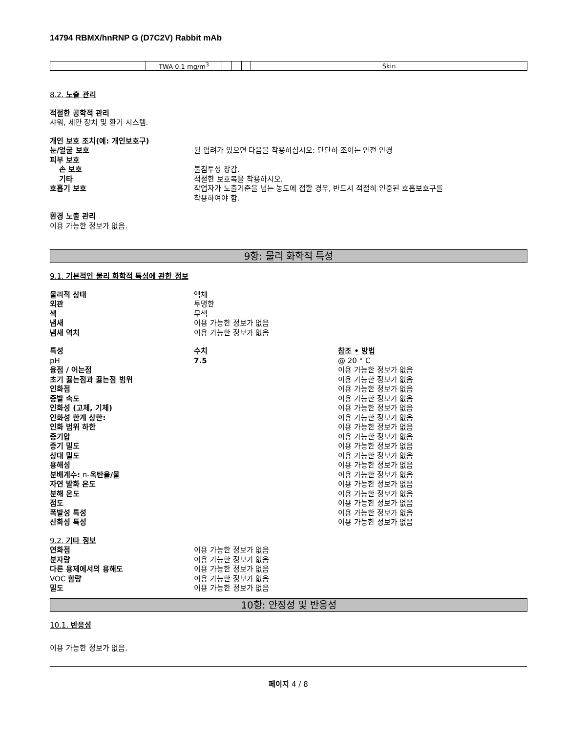14794 RBMX/hnRNP G (D7C2V) Rabbit mAb
| | TWA 0.1 mg/m<sup>3</sup> | | | | Skin |
8.2. 노출 관리
적절한 공학적 관리
샤워, 세안 장치 및 환기 시스템.
개인 보호 조치(예: 개인보호구)
눈/얼굴 보호 튈 염려가 있으면 다음을 착용하십시오: 단단히 조이는 안전 안경
피부 보호
손 보호 불침투성 장갑.
기타 적절한 보호복을 착용하시오.
호흡기 보호 작업자가 노출기준을 넘는 농도에 접할 경우, 반드시 적절히 인증된 호흡보호구를
착용하여야 함.
환경 노출 관리
이용 가능한 정보가 없음.
9항: 물리 화학적 특성
9.1. 기본적인 물리 화학적 특성에 관한 정보
물리적 상태 액체
외관 투명한
색 무색
냄새 이용 가능한 정보가 없음
냄새 역치 이용 가능한 정보가 없음
특성 수치 참조 • 방법
pH 7.5 @ 20 ° C
융점 / 어는점 이용 가능한 정보가 없음
초기 끓는점과 끓는점 범위 이용 가능한 정보가 없음
인화점 이용 가능한 정보가 없음
증발 속도 이용 가능한 정보가 없음
인화성 (고체, 기체) 이용 가능한 정보가 없음
인화성 한계 상한: 이용 가능한 정보가 없음
인화 범위 하한 이용 가능한 정보가 없음
증기압 이용 가능한 정보가 없음
증기 밀도 이용 가능한 정보가 없음
상대 밀도 이용 가능한 정보가 없음
용해성 이용 가능한 정보가 없음
분배계수: n-옥탄올/물 이용 가능한 정보가 없음
자연 발화 온도 이용 가능한 정보가 없음
분해 온도 이용 가능한 정보가 없음
점도 이용 가능한 정보가 없음
폭발성 특성 이용 가능한 정보가 없음
산화성 특성 이용 가능한 정보가 없음
9.2. 기타 정보
연화점 이용 가능한 정보가 없음
분자량 이용 가능한 정보가 없음
다른 용제에서의 용해도 이용 가능한 정보가 없음
VOC 함량 이용 가능한 정보가 없음
밀도 이용 가능한 정보가 없음
10항: 안정성 및 반응성
10.1. 반응성
이용 가능한 정보가 없음.
페이지 4 / 8